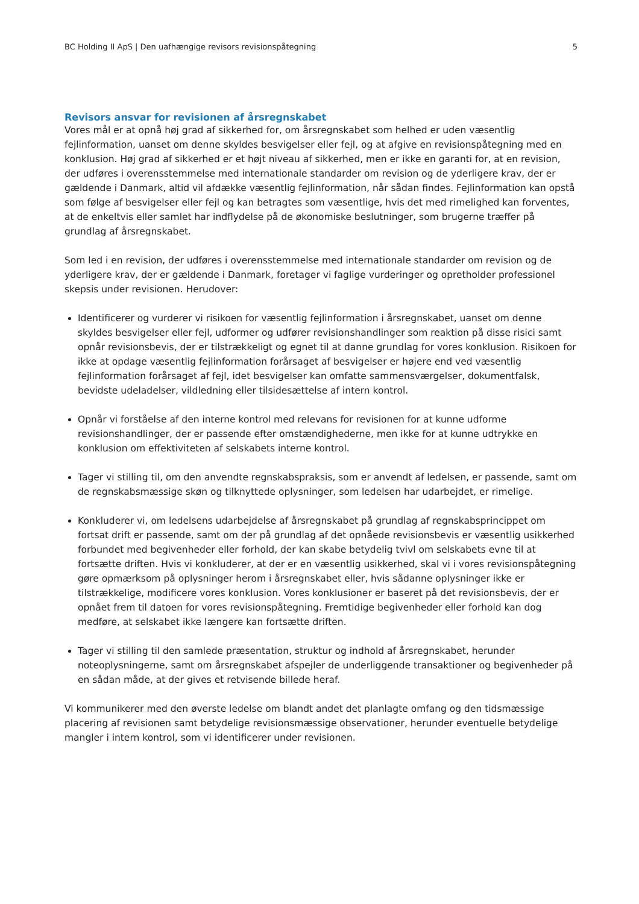BC Holding II ApS | Den uafhængige revisors revisionspåtegning 5
Revisors ansvar for revisionen af årsregnskabet
Vores mål er at opnå høj grad af sikkerhed for, om årsregnskabet som helhed er uden væsentlig fejlinformation, uanset om denne skyldes besvigelser eller fejl, og at afgive en revisionspåtegning med en konklusion. Høj grad af sikkerhed er et højt niveau af sikkerhed, men er ikke en garanti for, at en revision, der udføres i overensstemmelse med internationale standarder om revision og de yderligere krav, der er gældende i Danmark, altid vil afdække væsentlig fejlinformation, når sådan findes. Fejlinformation kan opstå som følge af besvigelser eller fejl og kan betragtes som væsentlige, hvis det med rimelighed kan forventes, at de enkeltvis eller samlet har indflydelse på de økonomiske beslutninger, som brugerne træffer på grundlag af årsregnskabet.
Som led i en revision, der udføres i overensstemmelse med internationale standarder om revision og de yderligere krav, der er gældende i Danmark, foretager vi faglige vurderinger og opretholder professionel skepsis under revisionen. Herudover:
Identificerer og vurderer vi risikoen for væsentlig fejlinformation i årsregnskabet, uanset om denne skyldes besvigelser eller fejl, udformer og udfører revisionshandlinger som reaktion på disse risici samt opnår revisionsbevis, der er tilstrækkeligt og egnet til at danne grundlag for vores konklusion. Risikoen for ikke at opdage væsentlig fejlinformation forårsaget af besvigelser er højere end ved væsentlig fejlinformation forårsaget af fejl, idet besvigelser kan omfatte sammensværgelser, dokumentfalsk, bevidste udeladelser, vildledning eller tilsidesættelse af intern kontrol.
Opnår vi forståelse af den interne kontrol med relevans for revisionen for at kunne udforme revisionshandlinger, der er passende efter omstændighederne, men ikke for at kunne udtrykke en konklusion om effektiviteten af selskabets interne kontrol.
Tager vi stilling til, om den anvendte regnskabspraksis, som er anvendt af ledelsen, er passende, samt om de regnskabsmæssige skøn og tilknyttede oplysninger, som ledelsen har udarbejdet, er rimelige.
Konkluderer vi, om ledelsens udarbejdelse af årsregnskabet på grundlag af regnskabsprincippet om fortsat drift er passende, samt om der på grundlag af det opnåede revisionsbevis er væsentlig usikkerhed forbundet med begivenheder eller forhold, der kan skabe betydelig tvivl om selskabets evne til at fortsætte driften. Hvis vi konkluderer, at der er en væsentlig usikkerhed, skal vi i vores revisionspåtegning gøre opmærksom på oplysninger herom i årsregnskabet eller, hvis sådanne oplysninger ikke er tilstrækkelige, modificere vores konklusion. Vores konklusioner er baseret på det revisionsbevis, der er opnået frem til datoen for vores revisionspåtegning. Fremtidige begivenheder eller forhold kan dog medføre, at selskabet ikke længere kan fortsætte driften.
Tager vi stilling til den samlede præsentation, struktur og indhold af årsregnskabet, herunder noteoplysningerne, samt om årsregnskabet afspejler de underliggende transaktioner og begivenheder på en sådan måde, at der gives et retvisende billede heraf.
Vi kommunikerer med den øverste ledelse om blandt andet det planlagte omfang og den tidsmæssige placering af revisionen samt betydelige revisionsmæssige observationer, herunder eventuelle betydelige mangler i intern kontrol, som vi identificerer under revisionen.